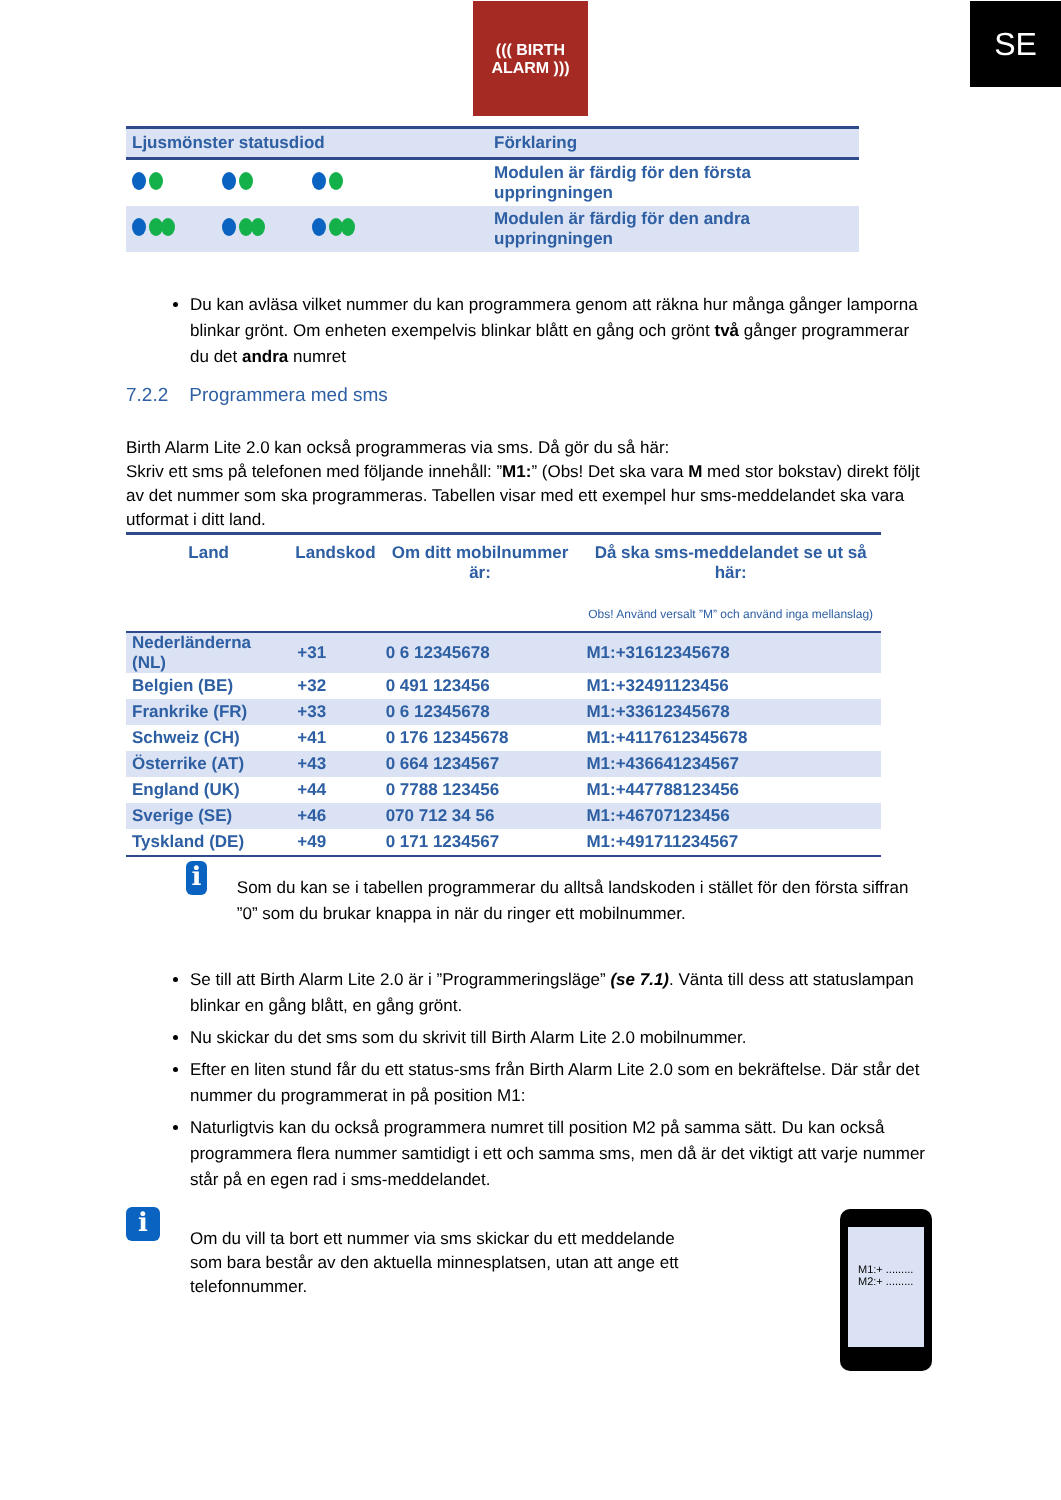SE
((( BIRTH
ALARM )))
| Ljusmönster statusdiod | Förklaring |
| --- | --- |
| | Modulen är färdig för den första uppringningen |
| | Modulen är färdig för den andra uppringningen |
Du kan avläsa vilket nummer du kan programmera genom att räkna hur många gånger lamporna blinkar grönt. Om enheten exempelvis blinkar blått en gång och grönt två gånger programmerar du det andra numret
7.2.2 Programmera med sms
Birth Alarm Lite 2.0 kan också programmeras via sms. Då gör du så här:
Skriv ett sms på telefonen med följande innehåll: ”M1:” (Obs! Det ska vara M med stor bokstav) direkt följt av det nummer som ska programmeras. Tabellen visar med ett exempel hur sms-meddelandet ska vara utformat i ditt land.
| Land | Landskod | Om ditt mobilnummer är: | Då ska sms-meddelandet se ut så här: Obs! Använd versalt ”M” och använd inga mellanslag) |
| --- | --- | --- | --- |
| Nederländerna (NL) | +31 | 0 6 12345678 | M1:+31612345678 |
| Belgien (BE) | +32 | 0 491 123456 | M1:+32491123456 |
| Frankrike (FR) | +33 | 0 6 12345678 | M1:+33612345678 |
| Schweiz (CH) | +41 | 0 176 12345678 | M1:+4117612345678 |
| Österrike (AT) | +43 | 0 664 1234567 | M1:+436641234567 |
| England (UK) | +44 | 0 7788 123456 | M1:+447788123456 |
| Sverige (SE) | +46 | 070 712 34 56 | M1:+46707123456 |
| Tyskland (DE) | +49 | 0 171 1234567 | M1:+491711234567 |
i
Som du kan se i tabellen programmerar du alltså landskoden i stället för den första siffran ”0” som du brukar knappa in när du ringer ett mobilnummer.
Se till att Birth Alarm Lite 2.0 är i ”Programmeringsläge” (se 7.1). Vänta till dess att statuslampan blinkar en gång blått, en gång grönt.
Nu skickar du det sms som du skrivit till Birth Alarm Lite 2.0 mobilnummer.
Efter en liten stund får du ett status-sms från Birth Alarm Lite 2.0 som en bekräftelse. Där står det nummer du programmerat in på position M1:
Naturligtvis kan du också programmera numret till position M2 på samma sätt. Du kan också programmera flera nummer samtidigt i ett och samma sms, men då är det viktigt att varje nummer står på en egen rad i sms-meddelandet.
i
Om du vill ta bort ett nummer via sms skickar du ett meddelande som bara består av den aktuella minnesplatsen, utan att ange ett telefonnummer.
M1:+ .........
M2:+ .........